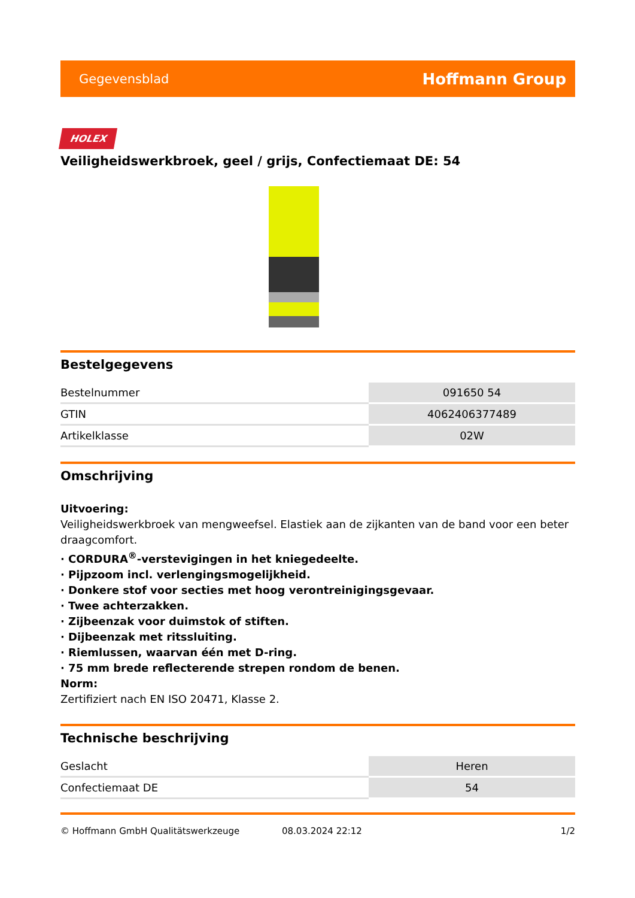Gegevensblad Hoffmann Group
HOLEX
Veiligheidswerkbroek, geel / grijs, Confectiemaat DE: 54
Bestelgegevens
| Bestelnummer | 091650 54 |
| GTIN | 4062406377489 |
| Artikelklasse | 02W |
Omschrijving
Uitvoering:
Veiligheidswerkbroek van mengweefsel. Elastiek aan de zijkanten van de band voor een beter draagcomfort.
· CORDURA<sup>®</sup>-verstevigingen in het kniegedeelte.
· Pijpzoom incl. verlengingsmogelijkheid.
· Donkere stof voor secties met hoog verontreinigingsgevaar.
· Twee achterzakken.
· Zijbeenzak voor duimstok of stiften.
· Dijbeenzak met ritssluiting.
· Riemlussen, waarvan één met D-ring.
· 75 mm brede reflecterende strepen rondom de benen.
Norm:
Zertifiziert nach EN ISO 20471, Klasse 2.
Technische beschrijving
| Geslacht | Heren |
| Confectiemaat DE | 54 |
© Hoffmann GmbH Qualitätswerkzeuge 08.03.2024 22:12 1/2